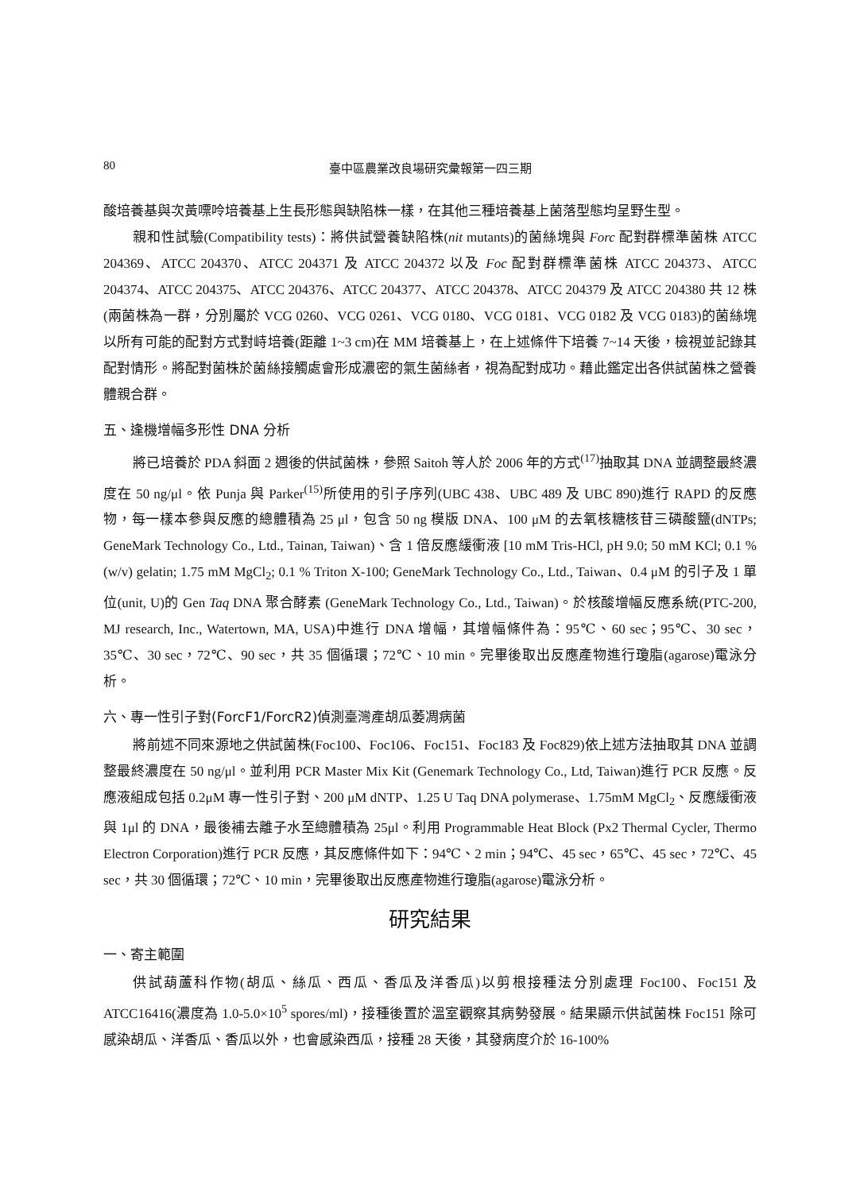80 臺中區農業改良場研究彙報第一四三期
酸培養基與次黃嘌呤培養基上生長形態與缺陷株一樣，在其他三種培養基上菌落型態均呈野生型。
親和性試驗(Compatibility tests)：將供試營養缺陷株(nit mutants)的菌絲塊與 Forc 配對群標準菌株 ATCC 204369、ATCC 204370、ATCC 204371 及 ATCC 204372 以及 Foc 配對群標準菌株 ATCC 204373、ATCC 204374、ATCC 204375、ATCC 204376、ATCC 204377、ATCC 204378、ATCC 204379 及 ATCC 204380 共 12 株(兩菌株為一群，分別屬於 VCG 0260、VCG 0261、VCG 0180、VCG 0181、VCG 0182 及 VCG 0183)的菌絲塊以所有可能的配對方式對峙培養(距離 1~3 cm)在 MM 培養基上，在上述條件下培養 7~14 天後，檢視並記錄其配對情形。將配對菌株於菌絲接觸處會形成濃密的氣生菌絲者，視為配對成功。藉此鑑定出各供試菌株之營養體親合群。
五、逢機增幅多形性 DNA 分析
將已培養於 PDA 斜面 2 週後的供試菌株，參照 Saitoh 等人於 2006 年的方式<sup>(17)</sup>抽取其 DNA 並調整最終濃度在 50 ng/μl。依 Punja 與 Parker<sup>(15)</sup>所使用的引子序列(UBC 438、UBC 489 及 UBC 890)進行 RAPD 的反應物，每一樣本參與反應的總體積為 25 μl，包含 50 ng 模版 DNA、100 μM 的去氧核糖核苷三磷酸鹽(dNTPs; GeneMark Technology Co., Ltd., Tainan, Taiwan)、含 1 倍反應緩衝液 [10 mM Tris-HCl, pH 9.0; 50 mM KCl; 0.1 % (w/v) gelatin; 1.75 mM MgCl<sub>2</sub>; 0.1 % Triton X-100; GeneMark Technology Co., Ltd., Taiwan、0.4 μM 的引子及 1 單位(unit, U)的 Gen Taq DNA 聚合酵素 (GeneMark Technology Co., Ltd., Taiwan)。於核酸增幅反應系統(PTC-200, MJ research, Inc., Watertown, MA, USA)中進行 DNA 增幅，其增幅條件為：95℃、60 sec；95℃、30 sec，35℃、30 sec，72℃、90 sec，共 35 個循環；72℃、10 min。完畢後取出反應產物進行瓊脂(agarose)電泳分析。
六、專一性引子對(ForcF1/ForcR2)偵測臺灣產胡瓜萎凋病菌
將前述不同來源地之供試菌株(Foc100、Foc106、Foc151、Foc183 及 Foc829)依上述方法抽取其 DNA 並調整最終濃度在 50 ng/μl。並利用 PCR Master Mix Kit (Genemark Technology Co., Ltd, Taiwan)進行 PCR 反應。反應液組成包括 0.2μM 專一性引子對、200 μM dNTP、1.25 U Taq DNA polymerase、1.75mM MgCl<sub>2</sub>、反應緩衝液與 1μl 的 DNA，最後補去離子水至總體積為 25μl。利用 Programmable Heat Block (Px2 Thermal Cycler, Thermo Electron Corporation)進行 PCR 反應，其反應條件如下：94℃、2 min；94℃、45 sec，65℃、45 sec，72℃、45 sec，共 30 個循環；72℃、10 min，完畢後取出反應產物進行瓊脂(agarose)電泳分析。
研究結果
一、寄主範圍
供試葫蘆科作物(胡瓜、絲瓜、西瓜、香瓜及洋香瓜)以剪根接種法分別處理 Foc100、Foc151 及 ATCC16416(濃度為 1.0-5.0×10<sup>5</sup> spores/ml)，接種後置於溫室觀察其病勢發展。結果顯示供試菌株 Foc151 除可感染胡瓜、洋香瓜、香瓜以外，也會感染西瓜，接種 28 天後，其發病度介於 16-100%